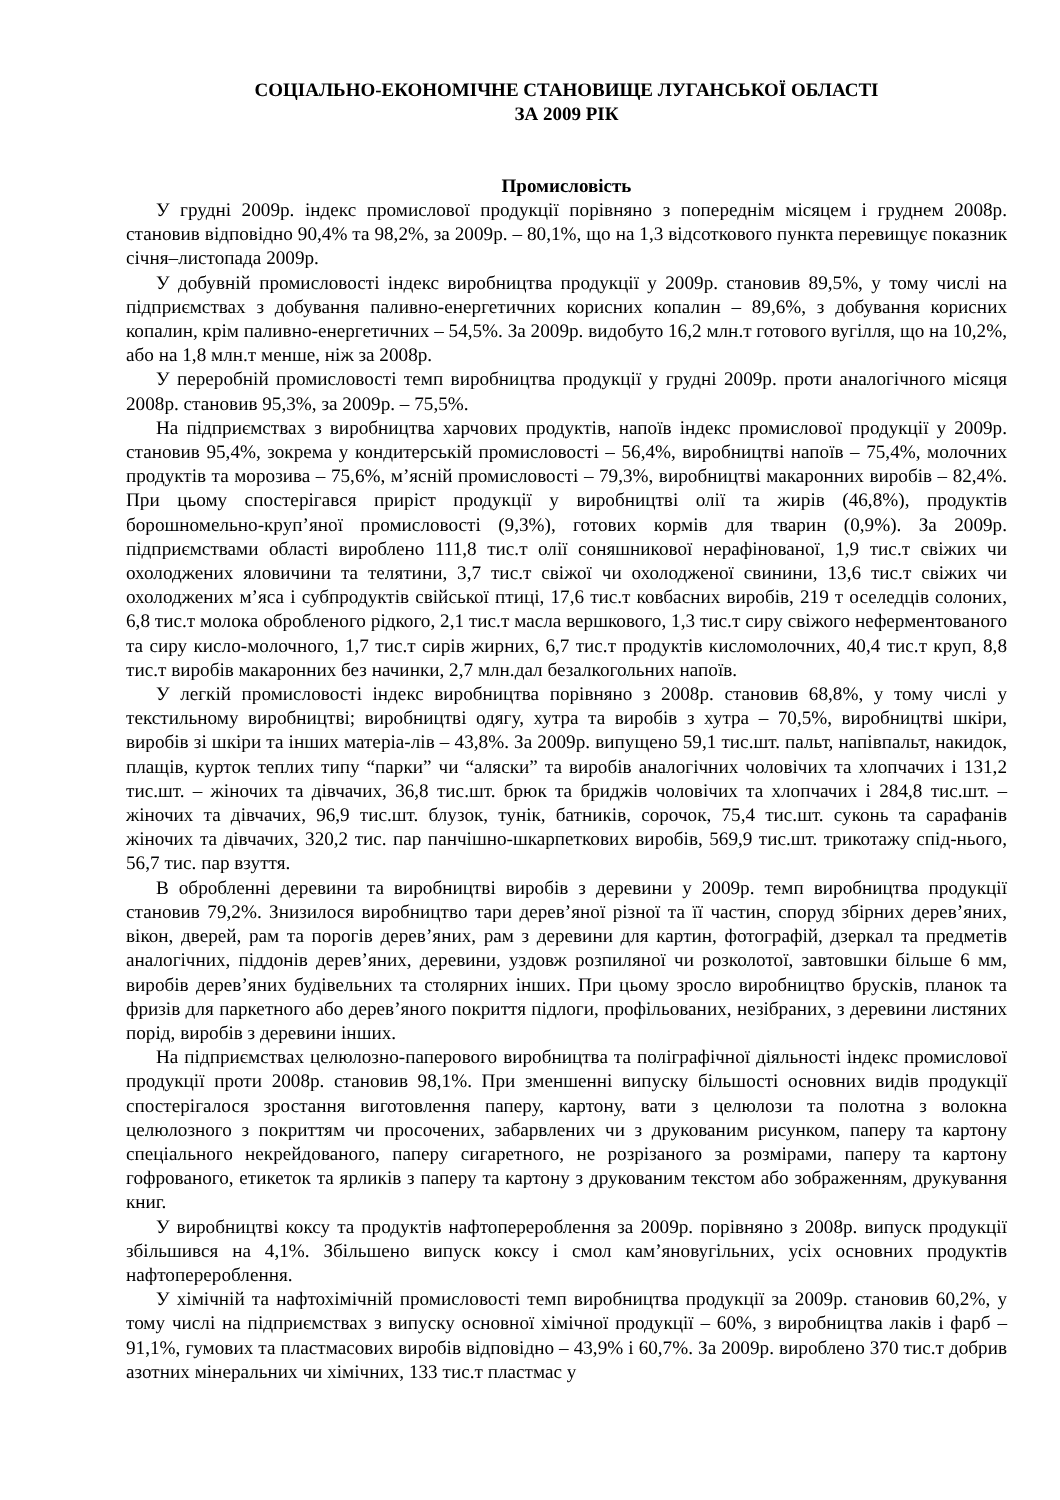СОЦІАЛЬНО-ЕКОНОМІЧНЕ СТАНОВИЩЕ ЛУГАНСЬКОЇ ОБЛАСТІ
ЗА 2009 РІК
Промисловість
У грудні 2009р. індекс промислової продукції порівняно з попереднім місяцем і груднем 2008р. становив відповідно 90,4% та 98,2%, за 2009р. – 80,1%, що на 1,3 відсоткового пункта перевищує показник січня–листопада 2009р.
У добувній промисловості індекс виробництва продукції у 2009р. становив 89,5%, у тому числі на підприємствах з добування паливно-енергетичних корисних копалин – 89,6%, з добування корисних копалин, крім паливно-енергетичних – 54,5%. За 2009р. видобуто 16,2 млн.т готового вугілля, що на 10,2%, або на 1,8 млн.т менше, ніж за 2008р.
У переробній промисловості темп виробництва продукції у грудні 2009р. проти аналогічного місяця 2008р. становив 95,3%, за 2009р. – 75,5%.
На підприємствах з виробництва харчових продуктів, напоїв індекс промислової продукції у 2009р. становив 95,4%, зокрема у кондитерській промисловості – 56,4%, виробництві напоїв – 75,4%, молочних продуктів та морозива – 75,6%, м’ясній промисловості – 79,3%, виробництві макаронних виробів – 82,4%. При цьому спостерігався приріст продукції у виробництві олії та жирів (46,8%), продуктів борошномельно-круп’яної промисловості (9,3%), готових кормів для тварин (0,9%). За 2009р. підприємствами області вироблено 111,8 тис.т олії соняшникової нерафінованої, 1,9 тис.т свіжих чи охолоджених яловичини та телятини, 3,7 тис.т свіжої чи охолодженої свинини, 13,6 тис.т свіжих чи охолоджених м’яса і субпродуктів свійської птиці, 17,6 тис.т ковбасних виробів, 219 т оселедців солоних, 6,8 тис.т молока обробленого рідкого, 2,1 тис.т масла вершкового, 1,3 тис.т сиру свіжого неферментованого та сиру кисло-молочного, 1,7 тис.т сирів жирних, 6,7 тис.т продуктів кисломолочних, 40,4 тис.т круп, 8,8 тис.т виробів макаронних без начинки, 2,7 млн.дал безалкогольних напоїв.
У легкій промисловості індекс виробництва порівняно з 2008р. становив 68,8%, у тому числі у текстильному виробництві; виробництві одягу, хутра та виробів з хутра – 70,5%, виробництві шкіри, виробів зі шкіри та інших матеріа-лів – 43,8%. За 2009р. випущено 59,1 тис.шт. пальт, напівпальт, накидок, плащів, курток теплих типу “парки” чи “аляски” та виробів аналогічних чоловічих та хлопчачих і 131,2 тис.шт. – жіночих та дівчачих, 36,8 тис.шт. брюк та бриджів чоловічих та хлопчачих і 284,8 тис.шт. – жіночих та дівчачих, 96,9 тис.шт. блузок, тунік, батників, сорочок, 75,4 тис.шт. суконь та сарафанів жіночих та дівчачих, 320,2 тис. пар панчішно-шкарпеткових виробів, 569,9 тис.шт. трикотажу спід-нього, 56,7 тис. пар взуття.
В обробленні деревини та виробництві виробів з деревини у 2009р. темп виробництва продукції становив 79,2%. Знизилося виробництво тари дерев’яної різної та її частин, споруд збірних дерев’яних, вікон, дверей, рам та порогів дерев’яних, рам з деревини для картин, фотографій, дзеркал та предметів аналогічних, піддонів дерев’яних, деревини, уздовж розпиляної чи розколотої, завтовшки більше 6 мм, виробів дерев’яних будівельних та столярних інших. При цьому зросло виробництво брусків, планок та фризів для паркетного або дерев’яного покриття підлоги, профільованих, незібраних, з деревини листяних порід, виробів з деревини інших.
На підприємствах целюлозно-паперового виробництва та поліграфічної діяльності індекс промислової продукції проти 2008р. становив 98,1%. При зменшенні випуску більшості основних видів продукції спостерігалося зростання виготовлення паперу, картону, вати з целюлози та полотна з волокна целюлозного з покриттям чи просочених, забарвлених чи з друкованим рисунком, паперу та картону спеціального некрейдованого, паперу сигаретного, не розрізаного за розмірами, паперу та картону гофрованого, етикеток та ярликів з паперу та картону з друкованим текстом або зображенням, друкування книг.
У виробництві коксу та продуктів нафтоперероблення за 2009р. порівняно з 2008р. випуск продукції збільшився на 4,1%. Збільшено випуск коксу і смол кам’яновугільних, усіх основних продуктів нафтоперероблення.
У хімічній та нафтохімічній промисловості темп виробництва продукції за 2009р. становив 60,2%, у тому числі на підприємствах з випуску основної хімічної продукції – 60%, з виробництва лаків і фарб – 91,1%, гумових та пластмасових виробів відповідно – 43,9% і 60,7%. За 2009р. вироблено 370 тис.т добрив азотних мінеральних чи хімічних, 133 тис.т пластмас у